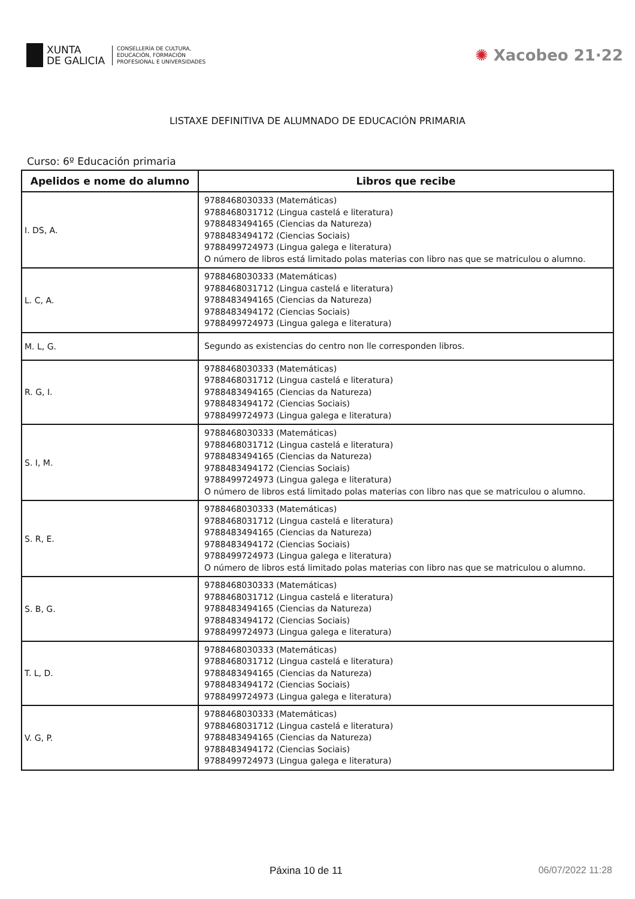XUNTA
DE GALICIA
CONSELLERÍA DE CULTURA,
EDUCACIÓN, FORMACIÓN
PROFESIONAL E UNIVERSIDADES
✺ Xacobeo 21·22
LISTAXE DEFINITIVA DE ALUMNADO DE EDUCACIÓN PRIMARIA
Curso: 6º Educación primaria
| Apelidos e nome do alumno | Libros que recibe |
| --- | --- |
| I. DS, A. | 9788468030333 (Matemáticas) 9788468031712 (Lingua castelá e literatura) 9788483494165 (Ciencias da Natureza) 9788483494172 (Ciencias Sociais) 9788499724973 (Lingua galega e literatura) O número de libros está limitado polas materias con libro nas que se matriculou o alumno. |
| L. C, A. | 9788468030333 (Matemáticas) 9788468031712 (Lingua castelá e literatura) 9788483494165 (Ciencias da Natureza) 9788483494172 (Ciencias Sociais) 9788499724973 (Lingua galega e literatura) |
| M. L, G. | Segundo as existencias do centro non lle corresponden libros. |
| R. G, I. | 9788468030333 (Matemáticas) 9788468031712 (Lingua castelá e literatura) 9788483494165 (Ciencias da Natureza) 9788483494172 (Ciencias Sociais) 9788499724973 (Lingua galega e literatura) |
| S. I, M. | 9788468030333 (Matemáticas) 9788468031712 (Lingua castelá e literatura) 9788483494165 (Ciencias da Natureza) 9788483494172 (Ciencias Sociais) 9788499724973 (Lingua galega e literatura) O número de libros está limitado polas materias con libro nas que se matriculou o alumno. |
| S. R, E. | 9788468030333 (Matemáticas) 9788468031712 (Lingua castelá e literatura) 9788483494165 (Ciencias da Natureza) 9788483494172 (Ciencias Sociais) 9788499724973 (Lingua galega e literatura) O número de libros está limitado polas materias con libro nas que se matriculou o alumno. |
| S. B, G. | 9788468030333 (Matemáticas) 9788468031712 (Lingua castelá e literatura) 9788483494165 (Ciencias da Natureza) 9788483494172 (Ciencias Sociais) 9788499724973 (Lingua galega e literatura) |
| T. L, D. | 9788468030333 (Matemáticas) 9788468031712 (Lingua castelá e literatura) 9788483494165 (Ciencias da Natureza) 9788483494172 (Ciencias Sociais) 9788499724973 (Lingua galega e literatura) |
| V. G, P. | 9788468030333 (Matemáticas) 9788468031712 (Lingua castelá e literatura) 9788483494165 (Ciencias da Natureza) 9788483494172 (Ciencias Sociais) 9788499724973 (Lingua galega e literatura) |
Páxina 10 de 11 06/07/2022 11:28